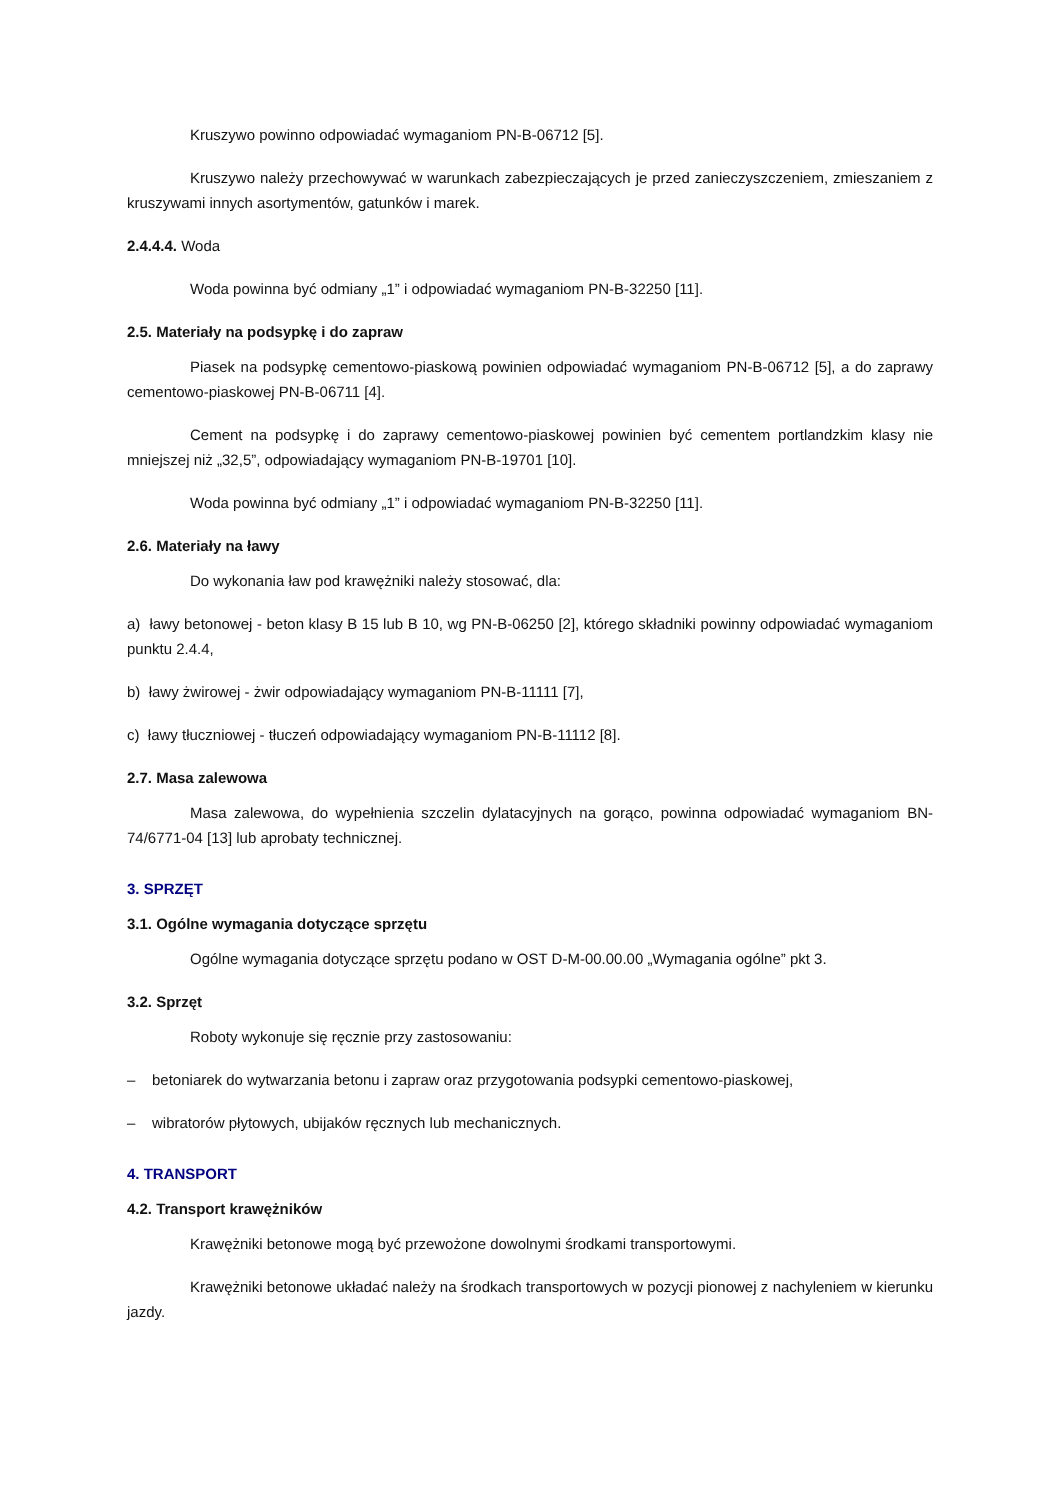Kruszywo powinno odpowiadać wymaganiom PN-B-06712 [5].
Kruszywo należy przechowywać w warunkach zabezpieczających je przed zanieczyszczeniem, zmieszaniem z kruszywami innych asortymentów, gatunków i marek.
2.4.4.4. Woda
Woda powinna być odmiany „1” i odpowiadać wymaganiom PN-B-32250 [11].
2.5. Materiały na podsypkę i do zapraw
Piasek na podsypkę cementowo-piaskową powinien odpowiadać wymaganiom PN-B-06712 [5], a do zaprawy cementowo-piaskowej PN-B-06711 [4].
Cement na podsypkę i do zaprawy cementowo-piaskowej powinien być cementem portlandzkim klasy nie mniejszej niż „32,5”, odpowiadający wymaganiom PN-B-19701 [10].
Woda powinna być odmiany „1” i odpowiadać wymaganiom PN-B-32250 [11].
2.6. Materiały na ławy
Do wykonania ław pod krawężniki należy stosować, dla:
a) ławy betonowej - beton klasy B 15 lub B 10, wg PN-B-06250 [2], którego składniki powinny odpowiadać wymaganiom punktu 2.4.4,
b) ławy żwirowej - żwir odpowiadający wymaganiom PN-B-11111 [7],
c) ławy tłuczniowej - tłuczeń odpowiadający wymaganiom PN-B-11112 [8].
2.7. Masa zalewowa
Masa zalewowa, do wypełnienia szczelin dylatacyjnych na gorąco, powinna odpowiadać wymaganiom BN-74/6771-04 [13] lub aprobaty technicznej.
3. SPRZĘT
3.1. Ogólne wymagania dotyczące sprzętu
Ogólne wymagania dotyczące sprzętu podano w OST D-M-00.00.00 „Wymagania ogólne” pkt 3.
3.2. Sprzęt
Roboty wykonuje się ręcznie przy zastosowaniu:
– betoniarek do wytwarzania betonu i zapraw oraz przygotowania podsypki cementowo-piaskowej,
– wibratorów płytowych, ubijaków ręcznych lub mechanicznych.
4. TRANSPORT
4.2. Transport krawężników
Krawężniki betonowe mogą być przewożone dowolnymi środkami transportowymi.
Krawężniki betonowe układać należy na środkach transportowych w pozycji pionowej z nachyleniem w kierunku jazdy.